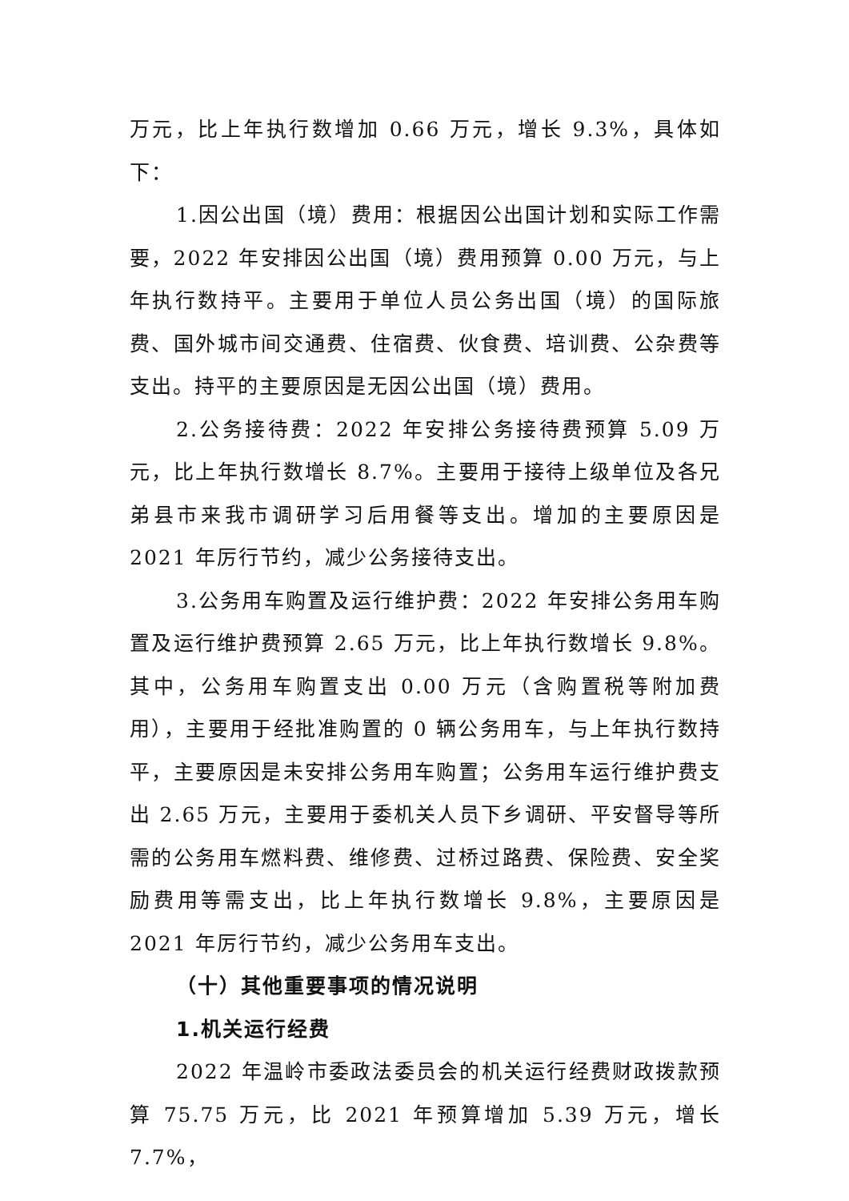万元，比上年执行数增加 0.66 万元，增长 9.3%，具体如下：
1.因公出国（境）费用：根据因公出国计划和实际工作需要，2022 年安排因公出国（境）费用预算 0.00 万元，与上年执行数持平。主要用于单位人员公务出国（境）的国际旅费、国外城市间交通费、住宿费、伙食费、培训费、公杂费等支出。持平的主要原因是无因公出国（境）费用。
2.公务接待费：2022 年安排公务接待费预算 5.09 万元，比上年执行数增长 8.7%。主要用于接待上级单位及各兄弟县市来我市调研学习后用餐等支出。增加的主要原因是 2021 年厉行节约，减少公务接待支出。
3.公务用车购置及运行维护费：2022 年安排公务用车购置及运行维护费预算 2.65 万元，比上年执行数增长 9.8%。其中，公务用车购置支出 0.00 万元（含购置税等附加费用），主要用于经批准购置的 0 辆公务用车，与上年执行数持平，主要原因是未安排公务用车购置；公务用车运行维护费支出 2.65 万元，主要用于委机关人员下乡调研、平安督导等所需的公务用车燃料费、维修费、过桥过路费、保险费、安全奖励费用等需支出，比上年执行数增长 9.8%，主要原因是 2021 年厉行节约，减少公务用车支出。
（十）其他重要事项的情况说明
1.机关运行经费
2022 年温岭市委政法委员会的机关运行经费财政拨款预算 75.75 万元，比 2021 年预算增加 5.39 万元，增长 7.7%，